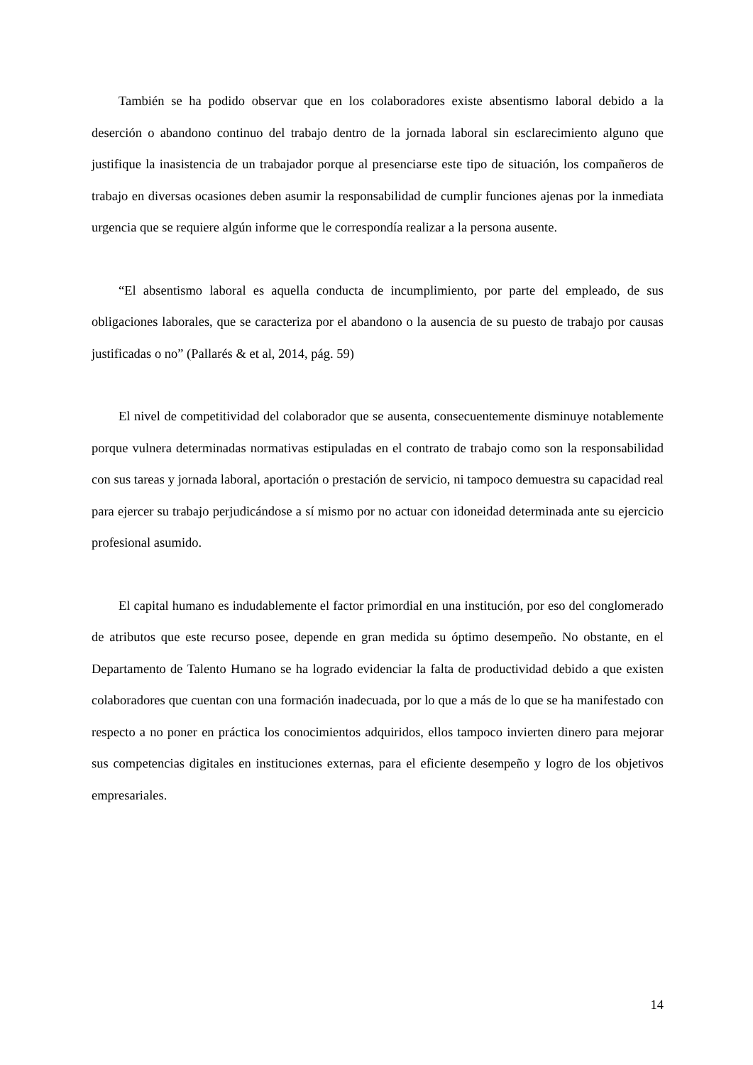También se ha podido observar que en los colaboradores existe absentismo laboral debido a la deserción o abandono continuo del trabajo dentro de la jornada laboral sin esclarecimiento alguno que justifique la inasistencia de un trabajador porque al presenciarse este tipo de situación, los compañeros de trabajo en diversas ocasiones deben asumir la responsabilidad de cumplir funciones ajenas por la inmediata urgencia que se requiere algún informe que le correspondía realizar a la persona ausente.
“El absentismo laboral es aquella conducta de incumplimiento, por parte del empleado, de sus obligaciones laborales, que se caracteriza por el abandono o la ausencia de su puesto de trabajo por causas justificadas o no” (Pallarés & et al, 2014, pág. 59)
El nivel de competitividad del colaborador que se ausenta, consecuentemente disminuye notablemente porque vulnera determinadas normativas estipuladas en el contrato de trabajo como son la responsabilidad con sus tareas y jornada laboral, aportación o prestación de servicio, ni tampoco demuestra su capacidad real para ejercer su trabajo perjudicándose a sí mismo por no actuar con idoneidad determinada ante su ejercicio profesional asumido.
El capital humano es indudablemente el factor primordial en una institución, por eso del conglomerado de atributos que este recurso posee, depende en gran medida su óptimo desempeño. No obstante, en el Departamento de Talento Humano se ha logrado evidenciar la falta de productividad debido a que existen colaboradores que cuentan con una formación inadecuada, por lo que a más de lo que se ha manifestado con respecto a no poner en práctica los conocimientos adquiridos, ellos tampoco invierten dinero para mejorar sus competencias digitales en instituciones externas, para el eficiente desempeño y logro de los objetivos empresariales.
14